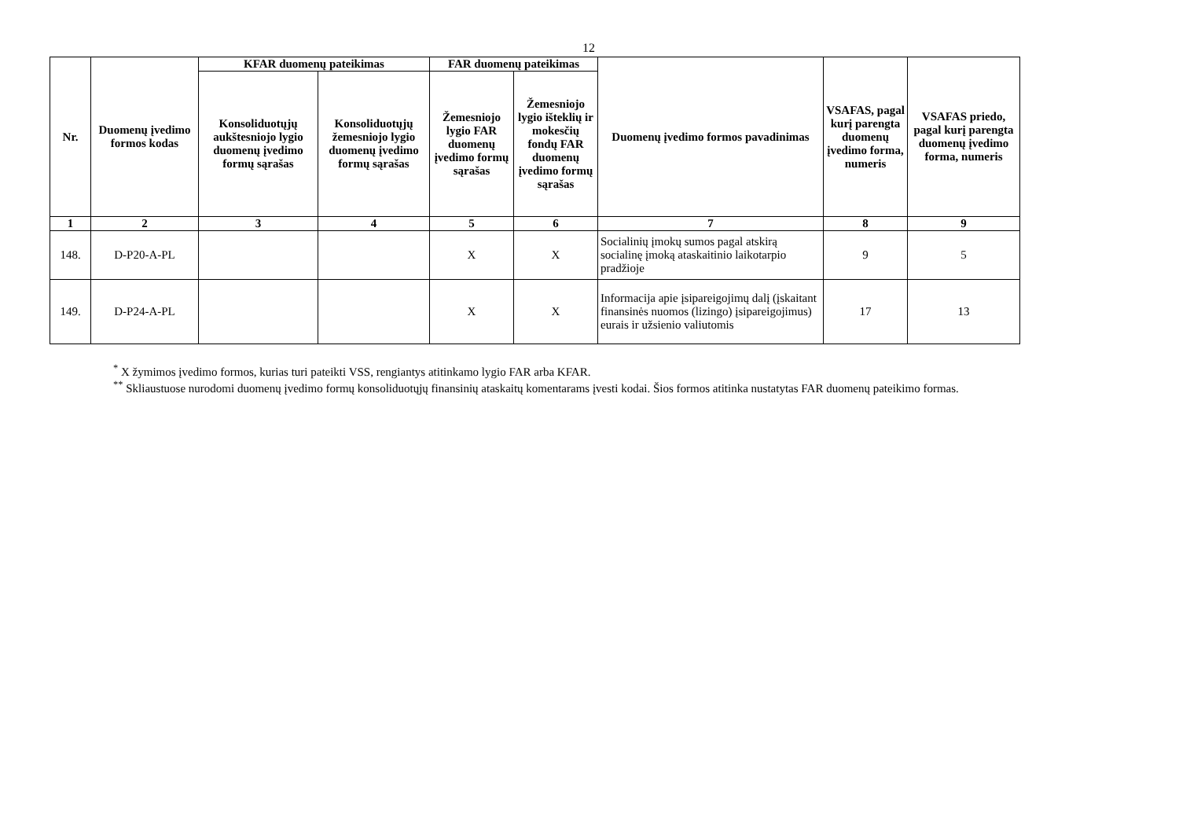12
| Nr. | Duomenų įvedimo formos kodas | KFAR duomenų pateikimas | | FAR duomenų pateikimas | | Duomenų įvedimo formos pavadinimas | VSAFAS, pagal kurį parengta duomenų įvedimo forma, numeris | VSAFAS priedo, pagal kurį parengta duomenų įvedimo forma, numeris |
| --- | --- | --- | --- | --- | --- | --- | --- | --- |
| | | Konsoliduotųjų aukštesniojo lygio duomenų įvedimo formų sąrašas | Konsoliduotųjų žemesniojo lygio duomenų įvedimo formų sąrašas | Žemesniojo lygio FAR duomenų įvedimo formų sąrašas | Žemesniojo lygio išteklių ir mokesčių fondų FAR duomenų įvedimo formų sąrašas | | | |
| 1 | 2 | 3 | 4 | 5 | 6 | 7 | 8 | 9 |
| 148. | D-P20-A-PL | | | X | X | Socialinių įmokų sumos pagal atskirą socialinę įmoką ataskaitinio laikotarpio pradžioje | 9 | 5 |
| 149. | D-P24-A-PL | | | X | X | Informacija apie įsipareigojimų dalį (įskaitant finansinės nuomos (lizingo) įsipareigojimus) eurais ir užsienio valiutomis | 17 | 13 |
<sup>*</sup> X žymimos įvedimo formos, kurias turi pateikti VSS, rengiantys atitinkamo lygio FAR arba KFAR.
<sup>**</sup> Skliaustuose nurodomi duomenų įvedimo formų konsoliduotųjų finansinių ataskaitų komentarams įvesti kodai. Šios formos atitinka nustatytas FAR duomenų pateikimo formas.